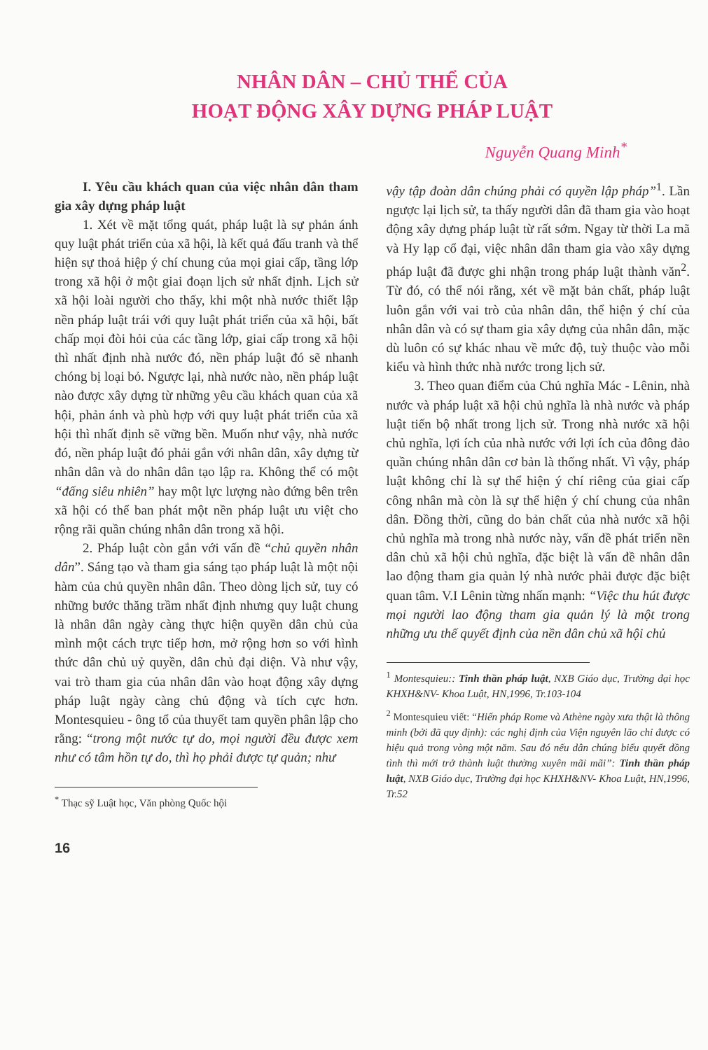NHÂN DÂN – CHỦ THỂ CỦA
HOẠT ĐỘNG XÂY DỰNG PHÁP LUẬT
Nguyễn Quang Minh<sup>*</sup>
I. Yêu cầu khách quan của việc nhân dân tham gia xây dựng pháp luật
1. Xét về mặt tổng quát, pháp luật là sự phản ánh quy luật phát triển của xã hội, là kết quả đấu tranh và thể hiện sự thoả hiệp ý chí chung của mọi giai cấp, tầng lớp trong xã hội ở một giai đoạn lịch sử nhất định. Lịch sử xã hội loài người cho thấy, khi một nhà nước thiết lập nền pháp luật trái với quy luật phát triển của xã hội, bất chấp mọi đòi hỏi của các tầng lớp, giai cấp trong xã hội thì nhất định nhà nước đó, nền pháp luật đó sẽ nhanh chóng bị loại bỏ. Ngược lại, nhà nước nào, nền pháp luật nào được xây dựng từ những yêu cầu khách quan của xã hội, phản ánh và phù hợp với quy luật phát triển của xã hội thì nhất định sẽ vững bền. Muốn như vậy, nhà nước đó, nền pháp luật đó phải gắn với nhân dân, xây dựng từ nhân dân và do nhân dân tạo lập ra. Không thể có một “đấng siêu nhiên” hay một lực lượng nào đứng bên trên xã hội có thể ban phát một nền pháp luật ưu việt cho rộng rãi quần chúng nhân dân trong xã hội.
2. Pháp luật còn gắn với vấn đề “chủ quyền nhân dân”. Sáng tạo và tham gia sáng tạo pháp luật là một nội hàm của chủ quyền nhân dân. Theo dòng lịch sử, tuy có những bước thăng trầm nhất định nhưng quy luật chung là nhân dân ngày càng thực hiện quyền dân chủ của mình một cách trực tiếp hơn, mở rộng hơn so với hình thức dân chủ uỷ quyền, dân chủ đại diện. Và như vậy, vai trò tham gia của nhân dân vào hoạt động xây dựng pháp luật ngày càng chủ động và tích cực hơn. Montesquieu - ông tổ của thuyết tam quyền phân lập cho rằng: “trong một nước tự do, mọi người đều được xem như có tâm hồn tự do, thì họ phải được tự quản; như
<sup>*</sup> Thạc sỹ Luật học, Văn phòng Quốc hội
16
vậy tập đoàn dân chúng phải có quyền lập pháp”<sup>1</sup>. Lần ngược lại lịch sử, ta thấy người dân đã tham gia vào hoạt động xây dựng pháp luật từ rất sớm. Ngay từ thời La mã và Hy lạp cổ đại, việc nhân dân tham gia vào xây dựng pháp luật đã được ghi nhận trong pháp luật thành văn<sup>2</sup>. Từ đó, có thể nói rằng, xét về mặt bản chất, pháp luật luôn gắn với vai trò của nhân dân, thể hiện ý chí của nhân dân và có sự tham gia xây dựng của nhân dân, mặc dù luôn có sự khác nhau về mức độ, tuỳ thuộc vào mỗi kiểu và hình thức nhà nước trong lịch sử.
3. Theo quan điểm của Chủ nghĩa Mác - Lênin, nhà nước và pháp luật xã hội chủ nghĩa là nhà nước và pháp luật tiến bộ nhất trong lịch sử. Trong nhà nước xã hội chủ nghĩa, lợi ích của nhà nước với lợi ích của đông đảo quần chúng nhân dân cơ bản là thống nhất. Vì vậy, pháp luật không chỉ là sự thể hiện ý chí riêng của giai cấp công nhân mà còn là sự thể hiện ý chí chung của nhân dân. Đồng thời, cũng do bản chất của nhà nước xã hội chủ nghĩa mà trong nhà nước này, vấn đề phát triển nền dân chủ xã hội chủ nghĩa, đặc biệt là vấn đề nhân dân lao động tham gia quản lý nhà nước phải được đặc biệt quan tâm. V.I Lênin từng nhấn mạnh: “Việc thu hút được mọi người lao động tham gia quản lý là một trong những ưu thế quyết định của nền dân chủ xã hội chủ
<sup>1</sup> Montesquieu:: Tinh thần pháp luật, NXB Giáo dục, Trường đại học KHXH&NV- Khoa Luật, HN,1996, Tr.103-104
<sup>2</sup> Montesquieu viết: “Hiến pháp Rome và Athène ngày xưa thật là thông minh (bởi đã quy định): các nghị định của Viện nguyên lão chỉ được có hiệu quả trong vòng một năm. Sau đó nếu dân chúng biểu quyết đồng tình thì mới trở thành luật thường xuyên mãi mãi”: Tinh thần pháp luật, NXB Giáo dục, Trường đại học KHXH&NV- Khoa Luật, HN,1996, Tr.52